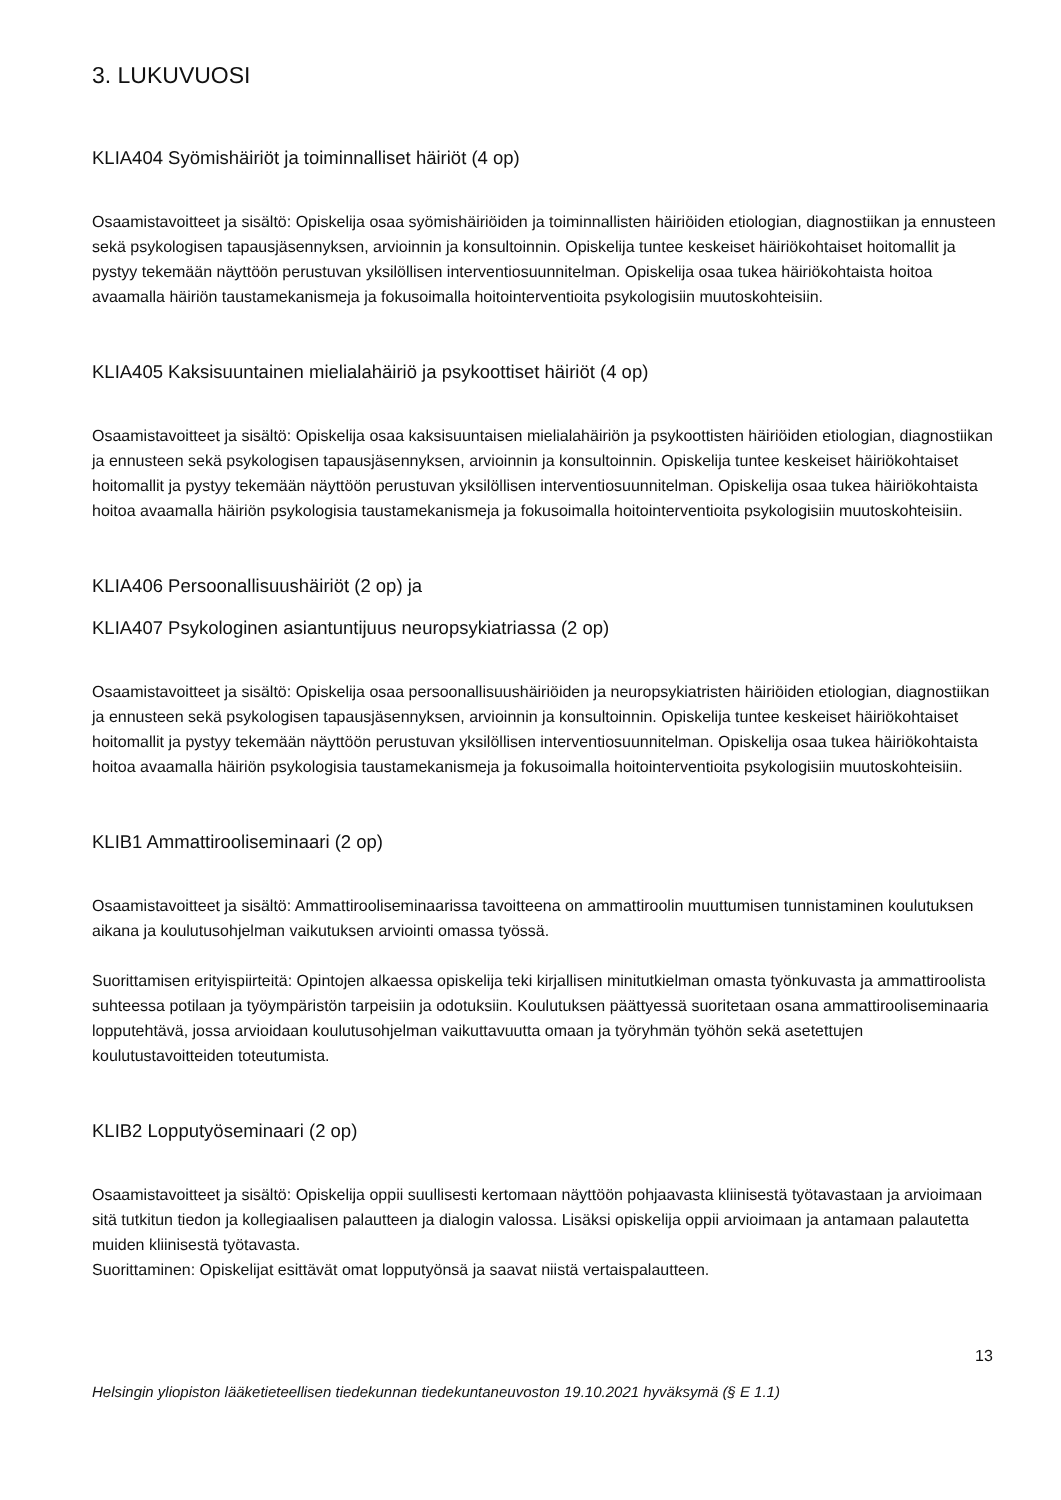3. LUKUVUOSI
KLIA404 Syömishäiriöt ja toiminnalliset häiriöt (4 op)
Osaamistavoitteet ja sisältö: Opiskelija osaa syömishäiriöiden ja toiminnallisten häiriöiden etiologian, diagnostiikan ja ennusteen sekä psykologisen tapausjäsennyksen, arvioinnin ja konsultoinnin. Opiskelija tuntee keskeiset häiriökohtaiset hoitomallit ja pystyy tekemään näyttöön perustuvan yksilöllisen interventiosuunnitelman. Opiskelija osaa tukea häiriökohtaista hoitoa avaamalla häiriön taustamekanismeja ja fokusoimalla hoitointerventioita psykologisiin muutoskohteisiin.
KLIA405 Kaksisuuntainen mielialahäiriö ja psykoottiset häiriöt (4 op)
Osaamistavoitteet ja sisältö: Opiskelija osaa kaksisuuntaisen mielialahäiriön ja psykoottisten häiriöiden etiologian, diagnostiikan ja ennusteen sekä psykologisen tapausjäsennyksen, arvioinnin ja konsultoinnin. Opiskelija tuntee keskeiset häiriökohtaiset hoitomallit ja pystyy tekemään näyttöön perustuvan yksilöllisen interventiosuunnitelman. Opiskelija osaa tukea häiriökohtaista hoitoa avaamalla häiriön psykologisia taustamekanismeja ja fokusoimalla hoitointerventioita psykologisiin muutoskohteisiin.
KLIA406 Persoonallisuushäiriöt (2 op) ja
KLIA407 Psykologinen asiantuntijuus neuropsykiatriassa (2 op)
Osaamistavoitteet ja sisältö: Opiskelija osaa persoonallisuushäiriöiden ja neuropsykiatristen häiriöiden etiologian, diagnostiikan ja ennusteen sekä psykologisen tapausjäsennyksen, arvioinnin ja konsultoinnin. Opiskelija tuntee keskeiset häiriökohtaiset hoitomallit ja pystyy tekemään näyttöön perustuvan yksilöllisen interventiosuunnitelman. Opiskelija osaa tukea häiriökohtaista hoitoa avaamalla häiriön psykologisia taustamekanismeja ja fokusoimalla hoitointerventioita psykologisiin muutoskohteisiin.
KLIB1 Ammattirooliseminaari (2 op)
Osaamistavoitteet ja sisältö: Ammattirooliseminaarissa tavoitteena on ammattiroolin muuttumisen tunnistaminen koulutuksen aikana ja koulutusohjelman vaikutuksen arviointi omassa työssä.
Suorittamisen erityispiirteitä: Opintojen alkaessa opiskelija teki kirjallisen minitutkielman omasta työnkuvasta ja ammattiroolista suhteessa potilaan ja työympäristön tarpeisiin ja odotuksiin. Koulutuksen päättyessä suoritetaan osana ammattirooliseminaaria lopputehtävä, jossa arvioidaan koulutusohjelman vaikuttavuutta omaan ja työryhmän työhön sekä asetettujen koulutustavoitteiden toteutumista.
KLIB2 Lopputyöseminaari (2 op)
Osaamistavoitteet ja sisältö: Opiskelija oppii suullisesti kertomaan näyttöön pohjaavasta kliinisestä työtavastaan ja arvioimaan sitä tutkitun tiedon ja kollegiaalisen palautteen ja dialogin valossa. Lisäksi opiskelija oppii arvioimaan ja antamaan palautetta muiden kliinisestä työtavasta.
Suorittaminen: Opiskelijat esittävät omat lopputyönsä ja saavat niistä vertaispalautteen.
13
Helsingin yliopiston lääketieteellisen tiedekunnan tiedekuntaneuvoston 19.10.2021 hyväksymä (§ E 1.1)